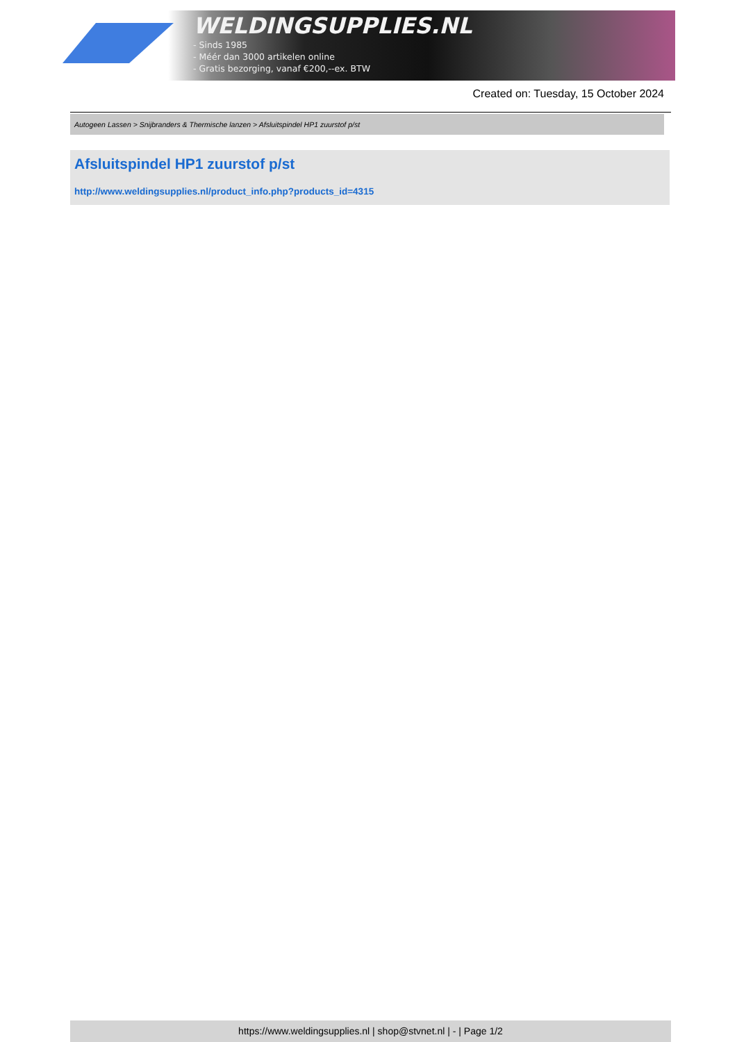WELDINGSUPPLIES.NL
- Sinds 1985
- Méér dan 3000 artikelen online
- Gratis bezorging, vanaf €200,--ex. BTW
Created on: Tuesday, 15 October 2024
Autogeen Lassen > Snijbranders & Thermische lanzen > Afsluitspindel HP1 zuurstof p/st
Afsluitspindel HP1 zuurstof p/st
http://www.weldingsupplies.nl/product_info.php?products_id=4315
https://www.weldingsupplies.nl | shop@stvnet.nl | - | Page 1/2